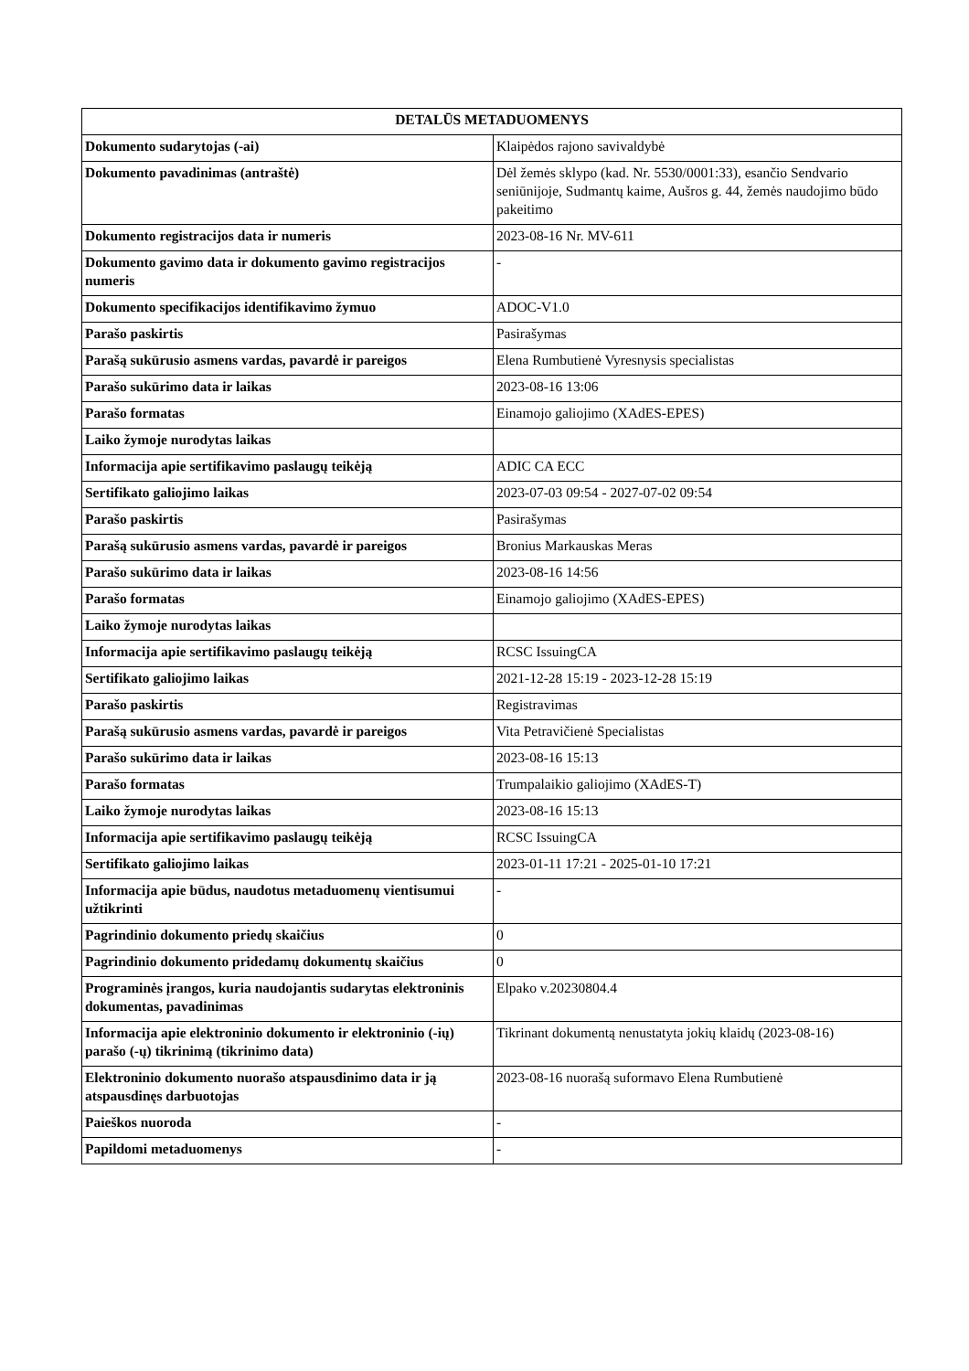| DETALŪS METADUOMENYS | |
| --- | --- |
| Dokumento sudarytojas (-ai) | Klaipėdos rajono savivaldybė |
| Dokumento pavadinimas (antraštė) | Dėl žemės sklypo (kad. Nr. 5530/0001:33), esančio Sendvario seniūnijoje, Sudmantų kaime, Aušros g. 44, žemės naudojimo būdo pakeitimo |
| Dokumento registracijos data ir numeris | 2023-08-16 Nr. MV-611 |
| Dokumento gavimo data ir dokumento gavimo registracijos numeris | - |
| Dokumento specifikacijos identifikavimo žymuo | ADOC-V1.0 |
| Parašo paskirtis | Pasirašymas |
| Parašą sukūrusio asmens vardas, pavardė ir pareigos | Elena Rumbutienė Vyresnysis specialistas |
| Parašo sukūrimo data ir laikas | 2023-08-16 13:06 |
| Parašo formatas | Einamojo galiojimo (XAdES-EPES) |
| Laiko žymoje nurodytas laikas | |
| Informacija apie sertifikavimo paslaugų teikėją | ADIC CA ECC |
| Sertifikato galiojimo laikas | 2023-07-03 09:54 - 2027-07-02 09:54 |
| Parašo paskirtis | Pasirašymas |
| Parašą sukūrusio asmens vardas, pavardė ir pareigos | Bronius Markauskas Meras |
| Parašo sukūrimo data ir laikas | 2023-08-16 14:56 |
| Parašo formatas | Einamojo galiojimo (XAdES-EPES) |
| Laiko žymoje nurodytas laikas | |
| Informacija apie sertifikavimo paslaugų teikėją | RCSC IssuingCA |
| Sertifikato galiojimo laikas | 2021-12-28 15:19 - 2023-12-28 15:19 |
| Parašo paskirtis | Registravimas |
| Parašą sukūrusio asmens vardas, pavardė ir pareigos | Vita Petravičienė Specialistas |
| Parašo sukūrimo data ir laikas | 2023-08-16 15:13 |
| Parašo formatas | Trumpalaikio galiojimo (XAdES-T) |
| Laiko žymoje nurodytas laikas | 2023-08-16 15:13 |
| Informacija apie sertifikavimo paslaugų teikėją | RCSC IssuingCA |
| Sertifikato galiojimo laikas | 2023-01-11 17:21 - 2025-01-10 17:21 |
| Informacija apie būdus, naudotus metaduomenų vientisumui užtikrinti | - |
| Pagrindinio dokumento priedų skaičius | 0 |
| Pagrindinio dokumento pridedamų dokumentų skaičius | 0 |
| Programinės įrangos, kuria naudojantis sudarytas elektroninis dokumentas, pavadinimas | Elpako v.20230804.4 |
| Informacija apie elektroninio dokumento ir elektroninio (-ių) parašo (-ų) tikrinimą (tikrinimo data) | Tikrinant dokumentą nenustatyta jokių klaidų (2023-08-16) |
| Elektroninio dokumento nuorašo atspausdinimo data ir ją atspausdinęs darbuotojas | 2023-08-16 nuorašą suformavo Elena Rumbutienė |
| Paieškos nuoroda | - |
| Papildomi metaduomenys | - |